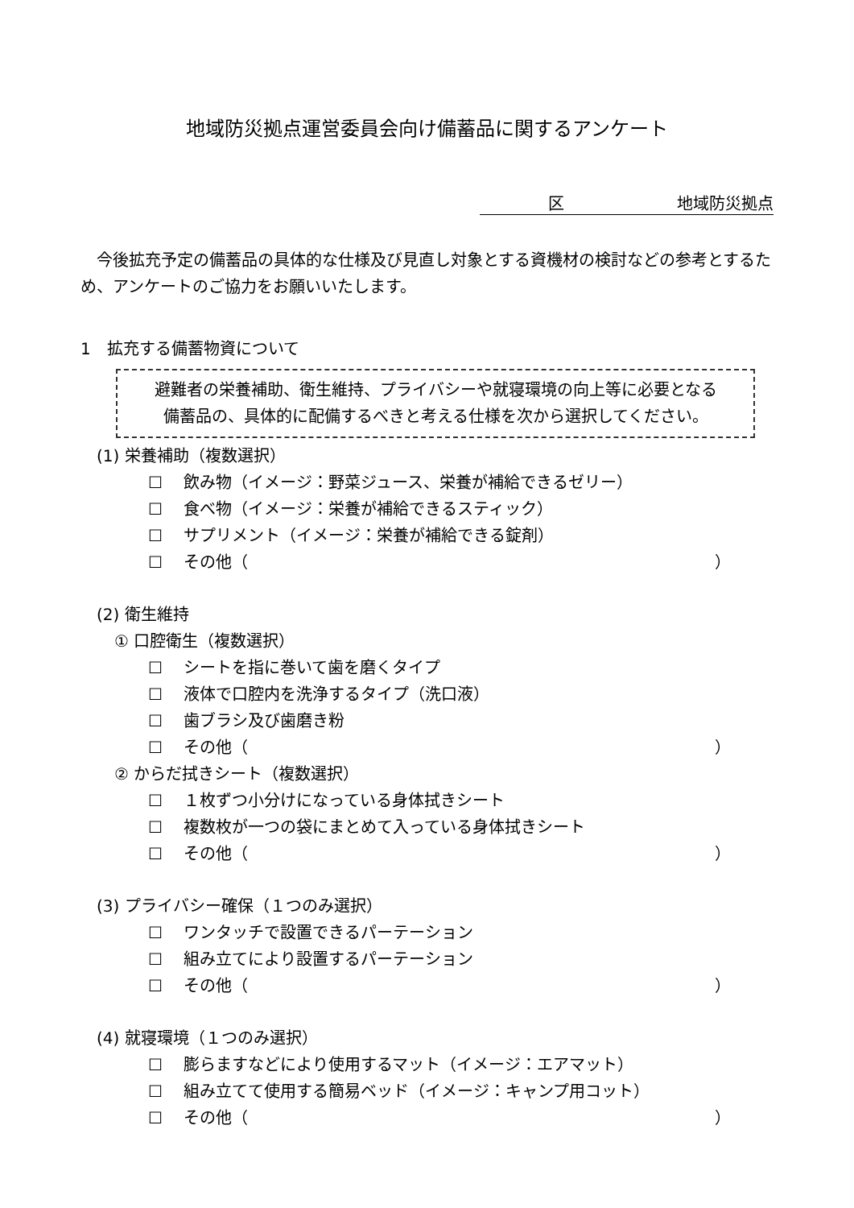地域防災拠点運営委員会向け備蓄品に関するアンケート
　　　　区　　　　　　　地域防災拠点
今後拡充予定の備蓄品の具体的な仕様及び見直し対象とする資機材の検討などの参考とするため、アンケートのご協力をお願いいたします。
1　拡充する備蓄物資について
避難者の栄養補助、衛生維持、プライバシーや就寝環境の向上等に必要となる
備蓄品の、具体的に配備するべきと考える仕様を次から選択してください。
(1) 栄養補助（複数選択）
☐ 飲み物（イメージ：野菜ジュース、栄養が補給できるゼリー）
☐ 食べ物（イメージ：栄養が補給できるスティック）
☐ サプリメント（イメージ：栄養が補給できる錠剤）
☐ その他（ ）
(2) 衛生維持
① 口腔衛生（複数選択）
☐ シートを指に巻いて歯を磨くタイプ
☐ 液体で口腔内を洗浄するタイプ（洗口液）
☐ 歯ブラシ及び歯磨き粉
☐ その他（ ）
② からだ拭きシート（複数選択）
☐ １枚ずつ小分けになっている身体拭きシート
☐ 複数枚が一つの袋にまとめて入っている身体拭きシート
☐ その他（ ）
(3) プライバシー確保（１つのみ選択）
☐ ワンタッチで設置できるパーテーション
☐ 組み立てにより設置するパーテーション
☐ その他（ ）
(4) 就寝環境（１つのみ選択）
☐ 膨らますなどにより使用するマット（イメージ：エアマット）
☐ 組み立てて使用する簡易ベッド（イメージ：キャンプ用コット）
☐ その他（ ）